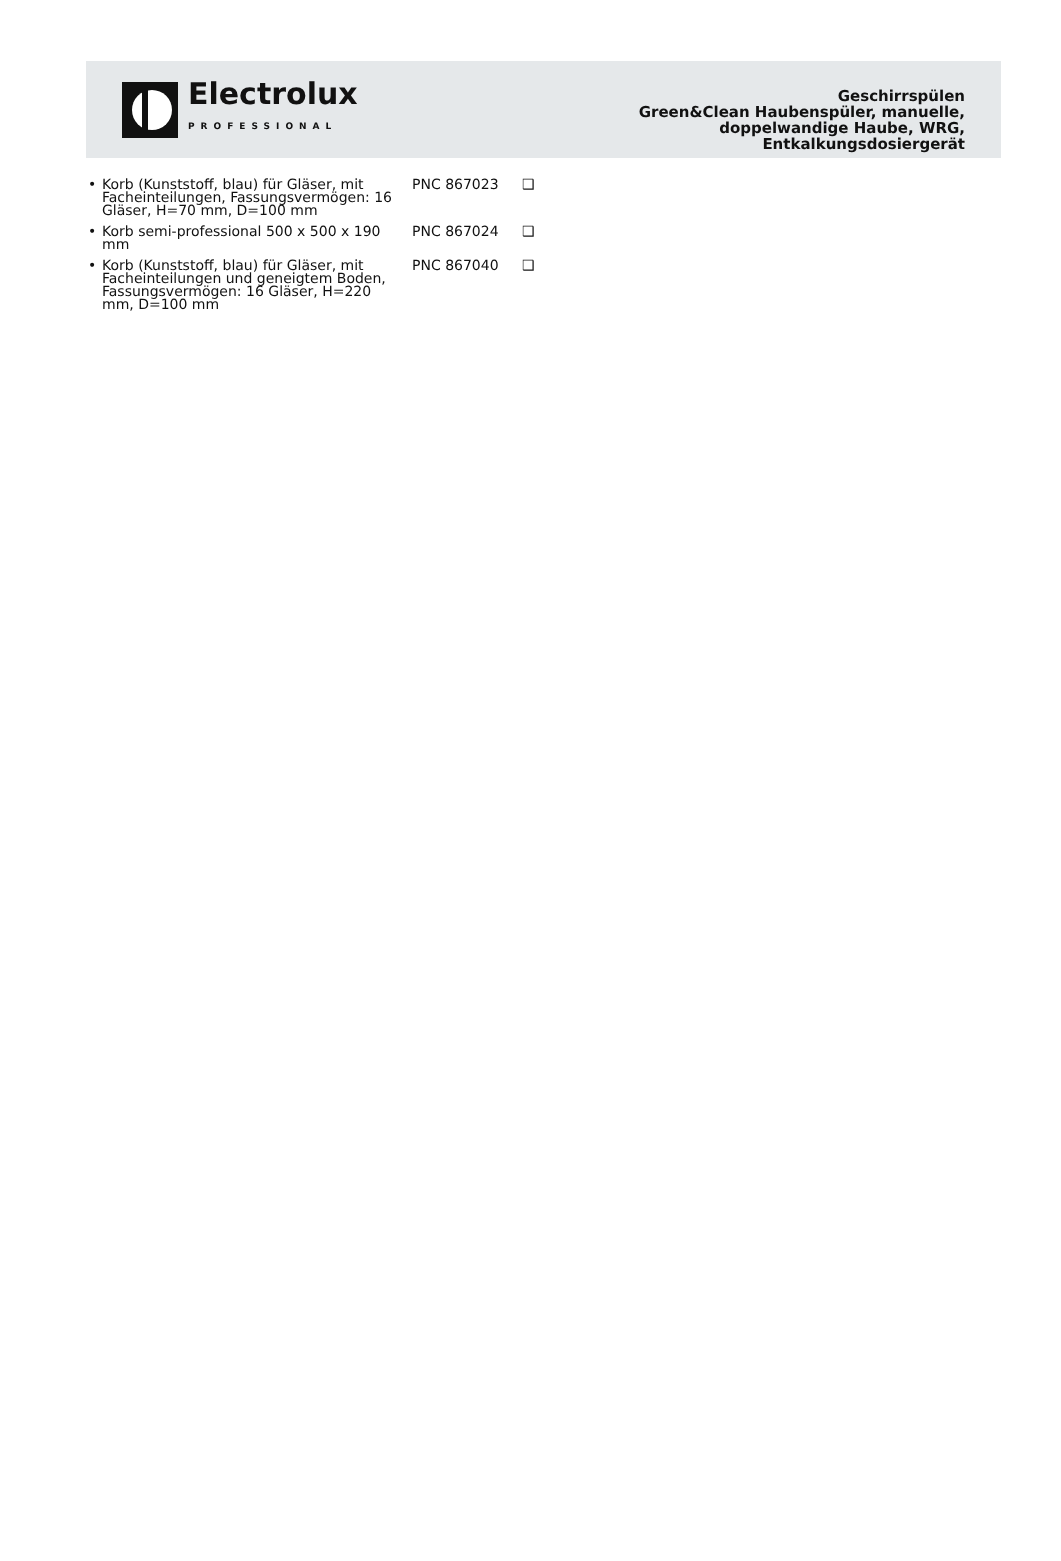Electrolux
PROFESSIONAL
Geschirrspülen
Green&Clean Haubenspüler, manuelle,
doppelwandige Haube, WRG,
Entkalkungsdosiergerät
• Korb (Kunststoff, blau) für Gläser, mit Facheinteilungen, Fassungsvermögen: 16 Gläser, H=70 mm, D=100 mm
PNC 867023 ❑
• Korb semi-professional 500 x 500 x 190 mm
PNC 867024 ❑
• Korb (Kunststoff, blau) für Gläser, mit Facheinteilungen und geneigtem Boden, Fassungsvermögen: 16 Gläser, H=220 mm, D=100 mm
PNC 867040 ❑